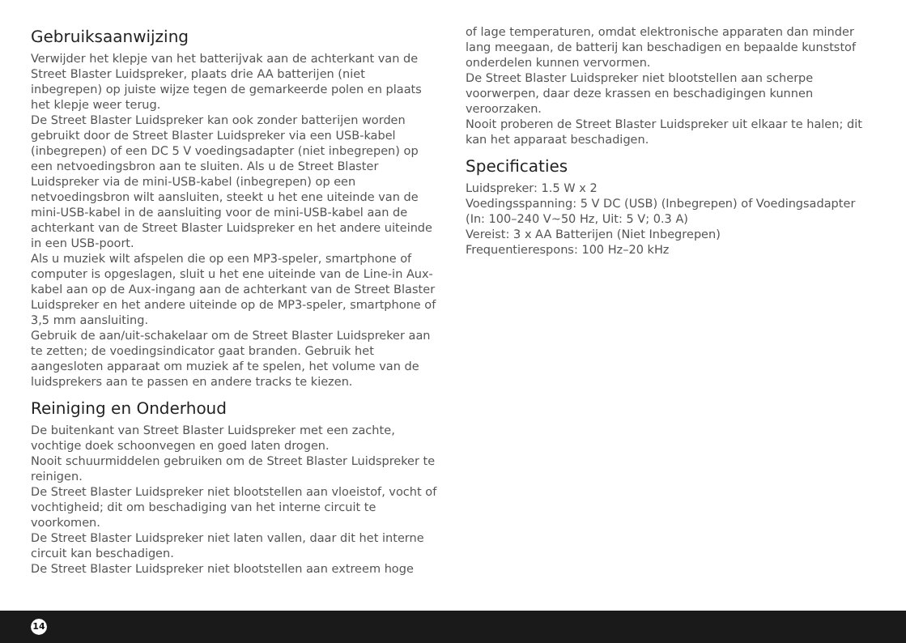Gebruiksaanwijzing
Verwijder het klepje van het batterijvak aan de achterkant van de Street Blaster Luidspreker, plaats drie AA batterijen (niet inbegrepen) op juiste wijze tegen de gemarkeerde polen en plaats het klepje weer terug.
De Street Blaster Luidspreker kan ook zonder batterijen worden gebruikt door de Street Blaster Luidspreker via een USB-kabel (inbegrepen) of een DC 5 V voedingsadapter (niet inbegrepen) op een netvoedingsbron aan te sluiten. Als u de Street Blaster Luidspreker via de mini-USB-kabel (inbegrepen) op een netvoedingsbron wilt aansluiten, steekt u het ene uiteinde van de mini-USB-kabel in de aansluiting voor de mini-USB-kabel aan de achterkant van de Street Blaster Luidspreker en het andere uiteinde in een USB-poort.
Als u muziek wilt afspelen die op een MP3-speler, smartphone of computer is opgeslagen, sluit u het ene uiteinde van de Line-in Aux-kabel aan op de Aux-ingang aan de achterkant van de Street Blaster Luidspreker en het andere uiteinde op de MP3-speler, smartphone of 3,5 mm aansluiting.
Gebruik de aan/uit-schakelaar om de Street Blaster Luidspreker aan te zetten; de voedingsindicator gaat branden. Gebruik het aangesloten apparaat om muziek af te spelen, het volume van de luidsprekers aan te passen en andere tracks te kiezen.
Reiniging en Onderhoud
De buitenkant van Street Blaster Luidspreker met een zachte, vochtige doek schoonvegen en goed laten drogen.
Nooit schuurmiddelen gebruiken om de Street Blaster Luidspreker te reinigen.
De Street Blaster Luidspreker niet blootstellen aan vloeistof, vocht of vochtigheid; dit om beschadiging van het interne circuit te voorkomen.
De Street Blaster Luidspreker niet laten vallen, daar dit het interne circuit kan beschadigen.
De Street Blaster Luidspreker niet blootstellen aan extreem hoge
of lage temperaturen, omdat elektronische apparaten dan minder lang meegaan, de batterij kan beschadigen en bepaalde kunststof onderdelen kunnen vervormen.
De Street Blaster Luidspreker niet blootstellen aan scherpe voorwerpen, daar deze krassen en beschadigingen kunnen veroorzaken.
Nooit proberen de Street Blaster Luidspreker uit elkaar te halen; dit kan het apparaat beschadigen.
Specificaties
Luidspreker: 1.5 W x 2
Voedingsspanning: 5 V DC (USB) (Inbegrepen) of Voedingsadapter (In: 100–240 V~50 Hz, Uit: 5 V; 0.3 A)
Vereist: 3 x AA Batterijen (Niet Inbegrepen)
Frequentierespons: 100 Hz–20 kHz
14